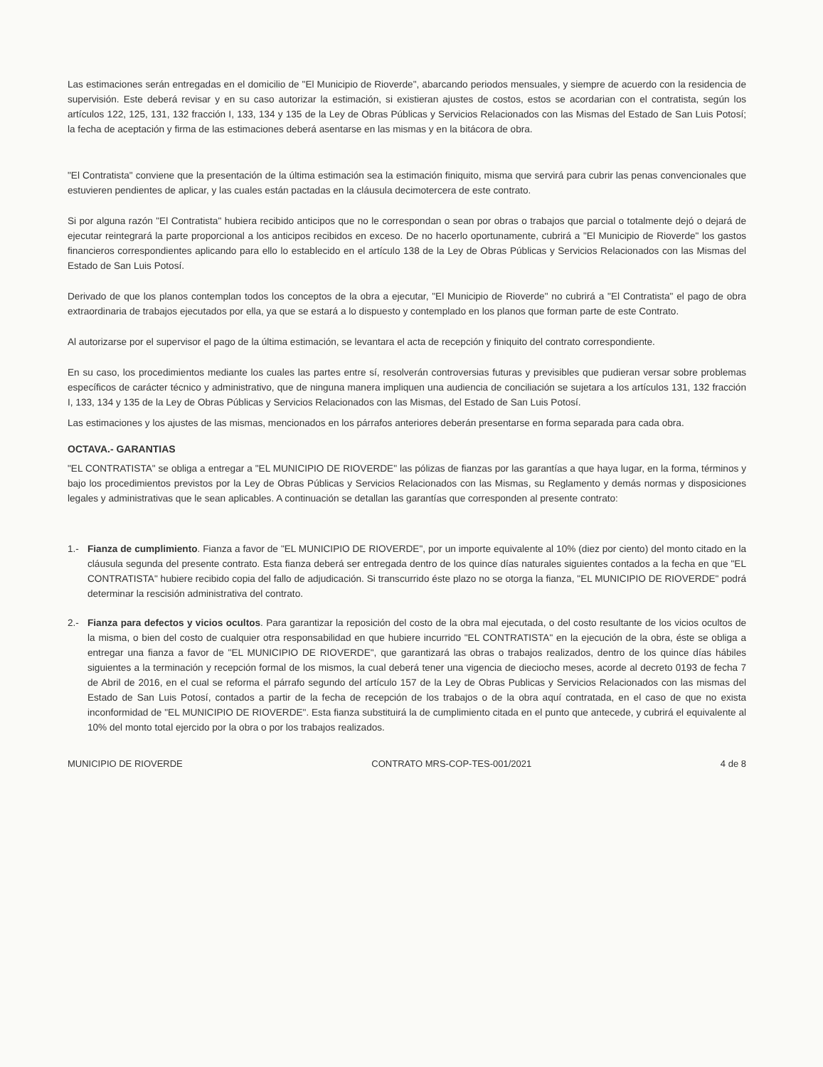Las estimaciones serán entregadas en el domicilio de "El Municipio de Rioverde", abarcando periodos mensuales, y siempre de acuerdo con la residencia de supervisión. Este deberá revisar y en su caso autorizar la estimación, si existieran ajustes de costos, estos se acordarian con el contratista, según los artículos 122, 125, 131, 132 fracción I, 133, 134 y 135 de la Ley de Obras Públicas y Servicios Relacionados con las Mismas del Estado de San Luis Potosí; la fecha de aceptación y firma de las estimaciones deberá asentarse en las mismas y en la bitácora de obra.
"El Contratista" conviene que la presentación de la última estimación sea la estimación finiquito, misma que servirá para cubrir las penas convencionales que estuvieren pendientes de aplicar, y las cuales están pactadas en la cláusula decimotercera de este contrato.
Si por alguna razón "El Contratista" hubiera recibido anticipos que no le correspondan o sean por obras o trabajos que parcial o totalmente dejó o dejará de ejecutar reintegrará la parte proporcional a los anticipos recibidos en exceso. De no hacerlo oportunamente, cubrirá a "El Municipio de Rioverde" los gastos financieros correspondientes aplicando para ello lo establecido en el artículo 138 de la Ley de Obras Públicas y Servicios Relacionados con las Mismas del Estado de San Luis Potosí.
Derivado de que los planos contemplan todos los conceptos de la obra a ejecutar, "El Municipio de Rioverde" no cubrirá a "El Contratista" el pago de obra extraordinaria de trabajos ejecutados por ella, ya que se estará a lo dispuesto y contemplado en los planos que forman parte de este Contrato.
Al autorizarse por el supervisor el pago de la última estimación, se levantara el acta de recepción y finiquito del contrato correspondiente.
En su caso, los procedimientos mediante los cuales las partes entre sí, resolverán controversias futuras y previsibles que pudieran versar sobre problemas específicos de carácter técnico y administrativo, que de ninguna manera impliquen una audiencia de conciliación se sujetara a los artículos 131, 132 fracción I, 133, 134 y 135 de la Ley de Obras Públicas y Servicios Relacionados con las Mismas, del Estado de San Luis Potosí.
Las estimaciones y los ajustes de las mismas, mencionados en los párrafos anteriores deberán presentarse en forma separada para cada obra.
OCTAVA.- GARANTIAS
"EL CONTRATISTA" se obliga a entregar a "EL MUNICIPIO DE RIOVERDE" las pólizas de fianzas por las garantías a que haya lugar, en la forma, términos y bajo los procedimientos previstos por la Ley de Obras Públicas y Servicios Relacionados con las Mismas, su Reglamento y demás normas y disposiciones legales y administrativas que le sean aplicables. A continuación se detallan las garantías que corresponden al presente contrato:
1.- Fianza de cumplimiento. Fianza a favor de "EL MUNICIPIO DE RIOVERDE", por un importe equivalente al 10% (diez por ciento) del monto citado en la cláusula segunda del presente contrato. Esta fianza deberá ser entregada dentro de los quince días naturales siguientes contados a la fecha en que "EL CONTRATISTA" hubiere recibido copia del fallo de adjudicación. Si transcurrido éste plazo no se otorga la fianza, "EL MUNICIPIO DE RIOVERDE" podrá determinar la rescisión administrativa del contrato.
2.- Fianza para defectos y vicios ocultos. Para garantizar la reposición del costo de la obra mal ejecutada, o del costo resultante de los vicios ocultos de la misma, o bien del costo de cualquier otra responsabilidad en que hubiere incurrido "EL CONTRATISTA" en la ejecución de la obra, éste se obliga a entregar una fianza a favor de "EL MUNICIPIO DE RIOVERDE", que garantizará las obras o trabajos realizados, dentro de los quince días hábiles siguientes a la terminación y recepción formal de los mismos, la cual deberá tener una vigencia de dieciocho meses, acorde al decreto 0193 de fecha 7 de Abril de 2016, en el cual se reforma el párrafo segundo del artículo 157 de la Ley de Obras Publicas y Servicios Relacionados con las mismas del Estado de San Luis Potosí, contados a partir de la fecha de recepción de los trabajos o de la obra aquí contratada, en el caso de que no exista inconformidad de "EL MUNICIPIO DE RIOVERDE". Esta fianza substituirá la de cumplimiento citada en el punto que antecede, y cubrirá el equivalente al 10% del monto total ejercido por la obra o por los trabajos realizados.
MUNICIPIO DE RIOVERDE CONTRATO MRS-COP-TES-001/2021 4 de 8